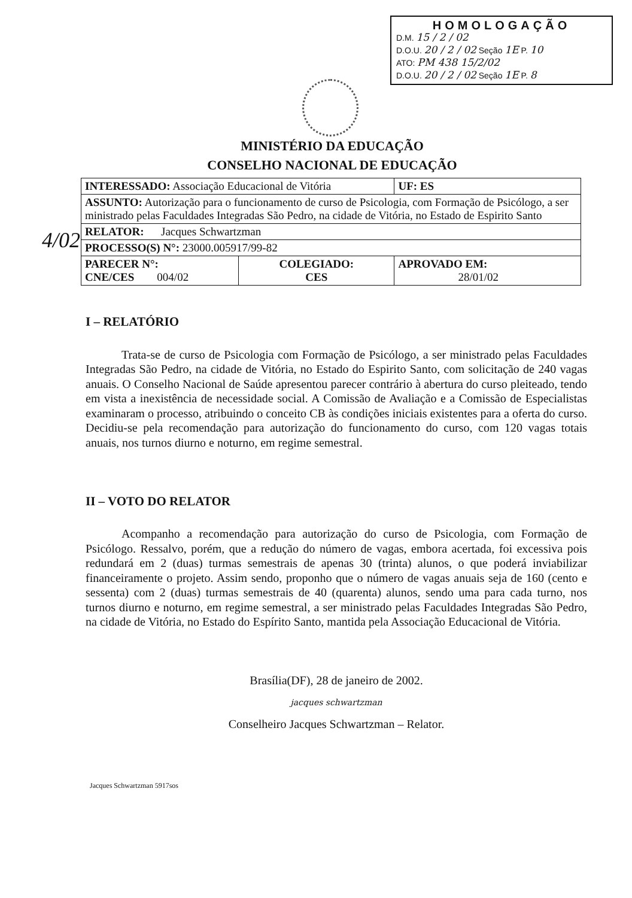HOMOLOGAÇÃO
D.M. 15 / 2 / 02
D.O.U. 20 / 2 / 02 Seção 1E P. 10
ATO: PM 438 15/2/02
D.O.U. 20 / 2 / 02 Seção 1E P. 8
4/02
MINISTÉRIO DA EDUCAÇÃO
CONSELHO NACIONAL DE EDUCAÇÃO
| INTERESSADO: Associação Educacional de Vitória | | UF: ES |
| ASSUNTO: Autorização para o funcionamento de curso de Psicologia, com Formação de Psicólogo, a ser ministrado pelas Faculdades Integradas São Pedro, na cidade de Vitória, no Estado de Espirito Santo | | |
| RELATOR: Jacques Schwartzman | | |
| PROCESSO(S) N°: 23000.005917/99-82 | | |
| PARECER N°: CNE/CES 004/02 | COLEGIADO: CES | APROVADO EM: 28/01/02 |
I – RELATÓRIO
Trata-se de curso de Psicologia com Formação de Psicólogo, a ser ministrado pelas Faculdades Integradas São Pedro, na cidade de Vitória, no Estado do Espirito Santo, com solicitação de 240 vagas anuais. O Conselho Nacional de Saúde apresentou parecer contrário à abertura do curso pleiteado, tendo em vista a inexistência de necessidade social. A Comissão de Avaliação e a Comissão de Especialistas examinaram o processo, atribuindo o conceito CB às condições iniciais existentes para a oferta do curso. Decidiu-se pela recomendação para autorização do funcionamento do curso, com 120 vagas totais anuais, nos turnos diurno e noturno, em regime semestral.
II – VOTO DO RELATOR
Acompanho a recomendação para autorização do curso de Psicologia, com Formação de Psicólogo. Ressalvo, porém, que a redução do número de vagas, embora acertada, foi excessiva pois redundará em 2 (duas) turmas semestrais de apenas 30 (trinta) alunos, o que poderá inviabilizar financeiramente o projeto. Assim sendo, proponho que o número de vagas anuais seja de 160 (cento e sessenta) com 2 (duas) turmas semestrais de 40 (quarenta) alunos, sendo uma para cada turno, nos turnos diurno e noturno, em regime semestral, a ser ministrado pelas Faculdades Integradas São Pedro, na cidade de Vitória, no Estado do Espírito Santo, mantida pela Associação Educacional de Vitória.
Brasília(DF), 28 de janeiro de 2002.
jacques schwartzman
Conselheiro Jacques Schwartzman – Relator.
Jacques Schwartzman 5917sos